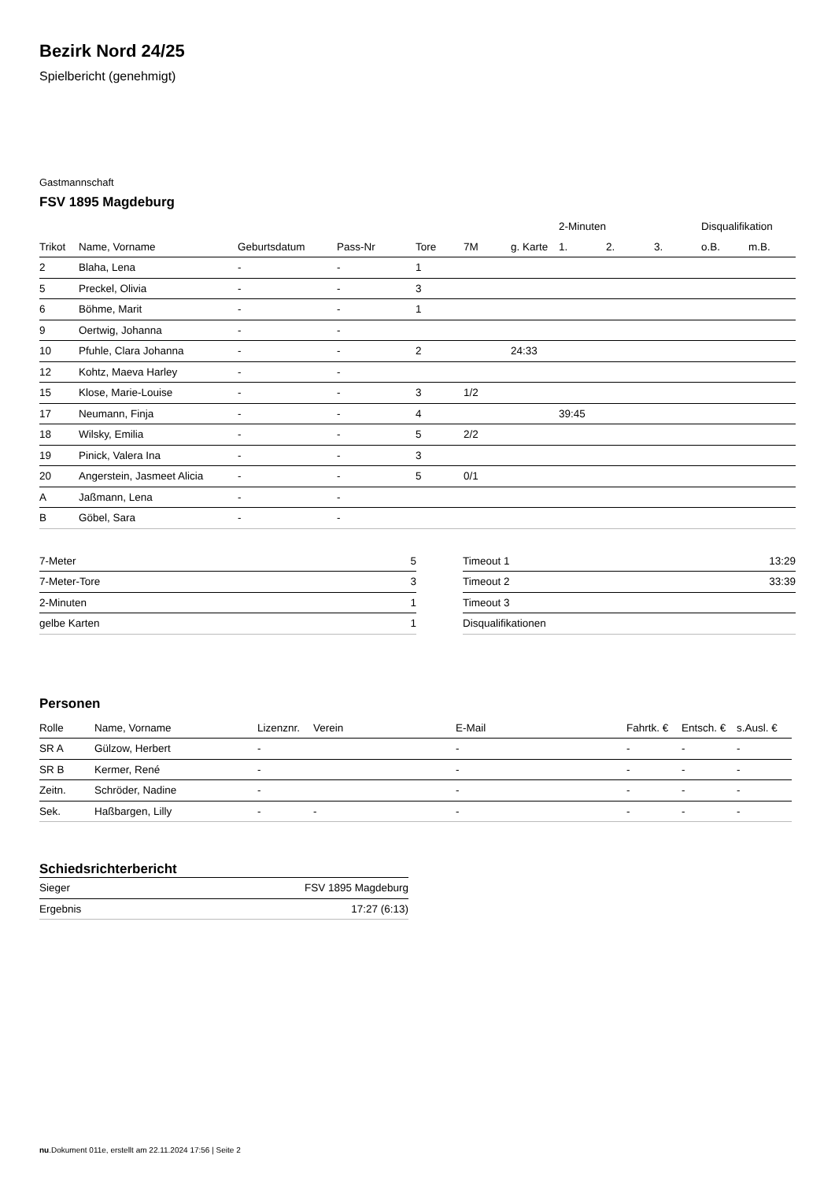Bezirk Nord 24/25
Spielbericht (genehmigt)
Gastmannschaft
FSV 1895 Magdeburg
| | | | | | | | 2-Minuten | | | Disqualifikation | |
| --- | --- | --- | --- | --- | --- | --- | --- | --- | --- | --- | --- |
| Trikot | Name, Vorname | Geburtsdatum | Pass-Nr | Tore | 7M | g. Karte | 1. | 2. | 3. | o.B. | m.B. |
| 2 | Blaha, Lena | - | - | 1 | | | | | | | |
| 5 | Preckel, Olivia | - | - | 3 | | | | | | | |
| 6 | Böhme, Marit | - | - | 1 | | | | | | | |
| 9 | Oertwig, Johanna | - | - | | | | | | | | |
| 10 | Pfuhle, Clara Johanna | - | - | 2 | | 24:33 | | | | | |
| 12 | Kohtz, Maeva Harley | - | - | | | | | | | | |
| 15 | Klose, Marie-Louise | - | - | 3 | 1/2 | | | | | | |
| 17 | Neumann, Finja | - | - | 4 | | | 39:45 | | | | |
| 18 | Wilsky, Emilia | - | - | 5 | 2/2 | | | | | | |
| 19 | Pinick, Valera Ina | - | - | 3 | | | | | | | |
| 20 | Angerstein, Jasmeet Alicia | - | - | 5 | 0/1 | | | | | | |
| A | Jaßmann, Lena | - | - | | | | | | | | |
| B | Göbel, Sara | - | - | | | | | | | | |
| 7-Meter | 5 |
| 7-Meter-Tore | 3 |
| 2-Minuten | 1 |
| gelbe Karten | 1 |
| Timeout 1 | 13:29 |
| Timeout 2 | 33:39 |
| Timeout 3 | |
| Disqualifikationen | |
Personen
| Rolle | Name, Vorname | Lizenznr. | Verein | E-Mail | Fahrtk. € | Entsch. € | s.Ausl. € |
| --- | --- | --- | --- | --- | --- | --- | --- |
| SR A | Gülzow, Herbert | - | | - | - | - | - |
| SR B | Kermer, René | - | | - | - | - | - |
| Zeitn. | Schröder, Nadine | - | | - | - | - | - |
| Sek. | Haßbargen, Lilly | - | - | - | - | - | - |
Schiedsrichterbericht
| Sieger | FSV 1895 Magdeburg |
| Ergebnis | 17:27 (6:13) |
nu.Dokument 011e, erstellt am 22.11.2024 17:56 | Seite 2